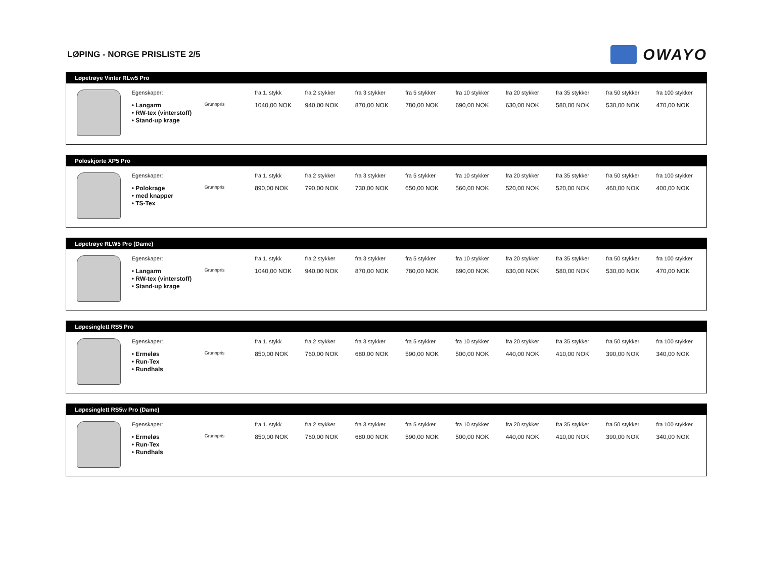LØPING - NORGE PRISLISTE 2/5
OWAYO
Løpetrøye Vinter RLw5 Pro
| | Egenskaper: • Langarm • RW-tex (vinterstoff) • Stand-up krage | Grunnpris | fra 1. stykk 1040,00 NOK | fra 2 stykker 940,00 NOK | fra 3 stykker 870,00 NOK | fra 5 stykker 780,00 NOK | fra 10 stykker 690,00 NOK | fra 20 stykker 630,00 NOK | fra 35 stykker 580,00 NOK | fra 50 stykker 530,00 NOK | fra 100 stykker 470,00 NOK |
Poloskjorte XP5 Pro
| | Egenskaper: • Polokrage • med knapper • TS-Tex | Grunnpris | fra 1. stykk 890,00 NOK | fra 2 stykker 790,00 NOK | fra 3 stykker 730,00 NOK | fra 5 stykker 650,00 NOK | fra 10 stykker 560,00 NOK | fra 20 stykker 520,00 NOK | fra 35 stykker 520,00 NOK | fra 50 stykker 460,00 NOK | fra 100 stykker 400,00 NOK |
Løpetrøye RLW5 Pro (Dame)
| | Egenskaper: • Langarm • RW-tex (vinterstoff) • Stand-up krage | Grunnpris | fra 1. stykk 1040,00 NOK | fra 2 stykker 940,00 NOK | fra 3 stykker 870,00 NOK | fra 5 stykker 780,00 NOK | fra 10 stykker 690,00 NOK | fra 20 stykker 630,00 NOK | fra 35 stykker 580,00 NOK | fra 50 stykker 530,00 NOK | fra 100 stykker 470,00 NOK |
Løpesinglett RS5 Pro
| | Egenskaper: • Ermeløs • Run-Tex • Rundhals | Grunnpris | fra 1. stykk 850,00 NOK | fra 2 stykker 760,00 NOK | fra 3 stykker 680,00 NOK | fra 5 stykker 590,00 NOK | fra 10 stykker 500,00 NOK | fra 20 stykker 440,00 NOK | fra 35 stykker 410,00 NOK | fra 50 stykker 390,00 NOK | fra 100 stykker 340,00 NOK |
Løpesinglett RS5w Pro (Dame)
| | Egenskaper: • Ermeløs • Run-Tex • Rundhals | Grunnpris | fra 1. stykk 850,00 NOK | fra 2 stykker 760,00 NOK | fra 3 stykker 680,00 NOK | fra 5 stykker 590,00 NOK | fra 10 stykker 500,00 NOK | fra 20 stykker 440,00 NOK | fra 35 stykker 410,00 NOK | fra 50 stykker 390,00 NOK | fra 100 stykker 340,00 NOK |